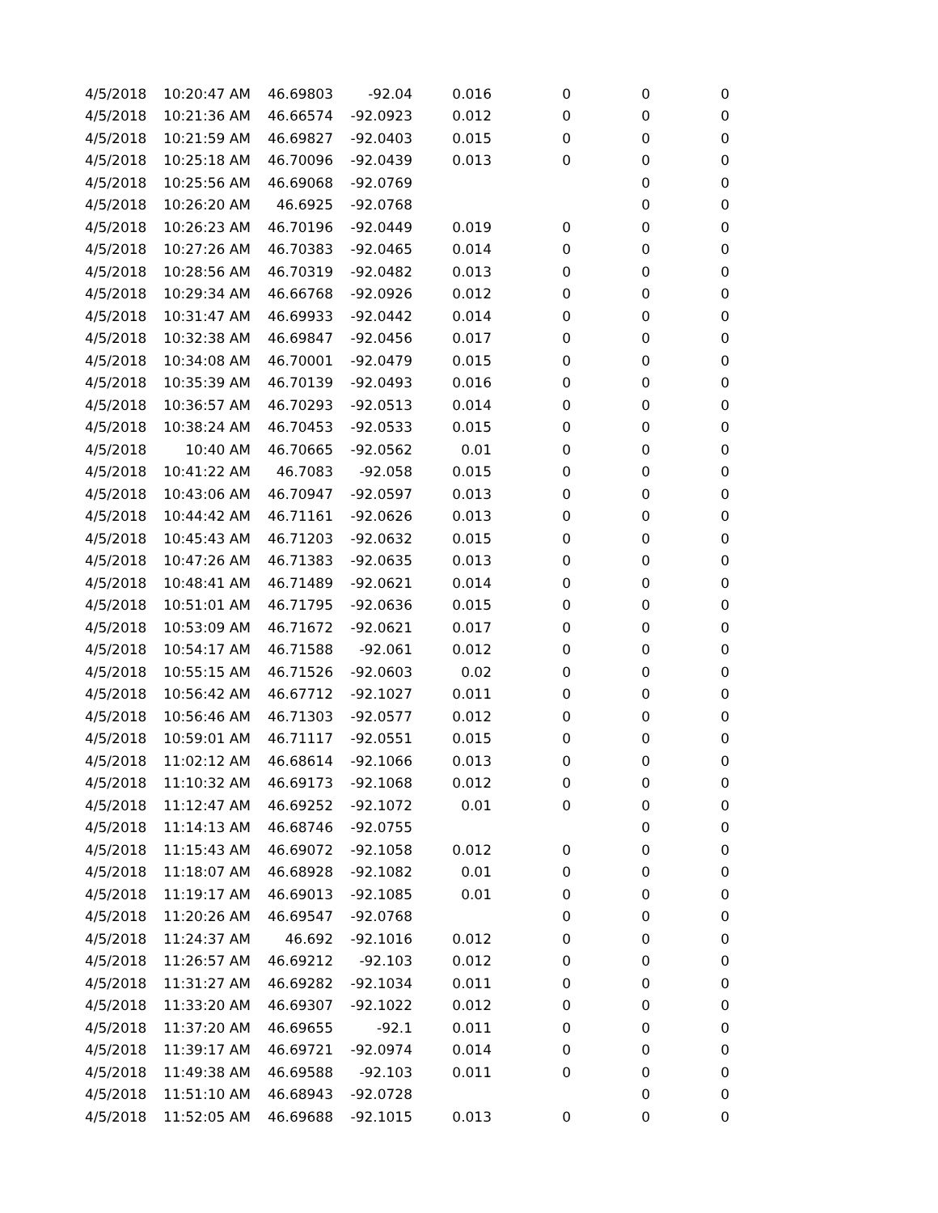| 4/5/2018 | 10:20:47 AM | 46.69803 | -92.04 | 0.016 | 0 | 0 | 0 |
| 4/5/2018 | 10:21:36 AM | 46.66574 | -92.0923 | 0.012 | 0 | 0 | 0 |
| 4/5/2018 | 10:21:59 AM | 46.69827 | -92.0403 | 0.015 | 0 | 0 | 0 |
| 4/5/2018 | 10:25:18 AM | 46.70096 | -92.0439 | 0.013 | 0 | 0 | 0 |
| 4/5/2018 | 10:25:56 AM | 46.69068 | -92.0769 | | | 0 | 0 |
| 4/5/2018 | 10:26:20 AM | 46.6925 | -92.0768 | | | 0 | 0 |
| 4/5/2018 | 10:26:23 AM | 46.70196 | -92.0449 | 0.019 | 0 | 0 | 0 |
| 4/5/2018 | 10:27:26 AM | 46.70383 | -92.0465 | 0.014 | 0 | 0 | 0 |
| 4/5/2018 | 10:28:56 AM | 46.70319 | -92.0482 | 0.013 | 0 | 0 | 0 |
| 4/5/2018 | 10:29:34 AM | 46.66768 | -92.0926 | 0.012 | 0 | 0 | 0 |
| 4/5/2018 | 10:31:47 AM | 46.69933 | -92.0442 | 0.014 | 0 | 0 | 0 |
| 4/5/2018 | 10:32:38 AM | 46.69847 | -92.0456 | 0.017 | 0 | 0 | 0 |
| 4/5/2018 | 10:34:08 AM | 46.70001 | -92.0479 | 0.015 | 0 | 0 | 0 |
| 4/5/2018 | 10:35:39 AM | 46.70139 | -92.0493 | 0.016 | 0 | 0 | 0 |
| 4/5/2018 | 10:36:57 AM | 46.70293 | -92.0513 | 0.014 | 0 | 0 | 0 |
| 4/5/2018 | 10:38:24 AM | 46.70453 | -92.0533 | 0.015 | 0 | 0 | 0 |
| 4/5/2018 | 10:40 AM | 46.70665 | -92.0562 | 0.01 | 0 | 0 | 0 |
| 4/5/2018 | 10:41:22 AM | 46.7083 | -92.058 | 0.015 | 0 | 0 | 0 |
| 4/5/2018 | 10:43:06 AM | 46.70947 | -92.0597 | 0.013 | 0 | 0 | 0 |
| 4/5/2018 | 10:44:42 AM | 46.71161 | -92.0626 | 0.013 | 0 | 0 | 0 |
| 4/5/2018 | 10:45:43 AM | 46.71203 | -92.0632 | 0.015 | 0 | 0 | 0 |
| 4/5/2018 | 10:47:26 AM | 46.71383 | -92.0635 | 0.013 | 0 | 0 | 0 |
| 4/5/2018 | 10:48:41 AM | 46.71489 | -92.0621 | 0.014 | 0 | 0 | 0 |
| 4/5/2018 | 10:51:01 AM | 46.71795 | -92.0636 | 0.015 | 0 | 0 | 0 |
| 4/5/2018 | 10:53:09 AM | 46.71672 | -92.0621 | 0.017 | 0 | 0 | 0 |
| 4/5/2018 | 10:54:17 AM | 46.71588 | -92.061 | 0.012 | 0 | 0 | 0 |
| 4/5/2018 | 10:55:15 AM | 46.71526 | -92.0603 | 0.02 | 0 | 0 | 0 |
| 4/5/2018 | 10:56:42 AM | 46.67712 | -92.1027 | 0.011 | 0 | 0 | 0 |
| 4/5/2018 | 10:56:46 AM | 46.71303 | -92.0577 | 0.012 | 0 | 0 | 0 |
| 4/5/2018 | 10:59:01 AM | 46.71117 | -92.0551 | 0.015 | 0 | 0 | 0 |
| 4/5/2018 | 11:02:12 AM | 46.68614 | -92.1066 | 0.013 | 0 | 0 | 0 |
| 4/5/2018 | 11:10:32 AM | 46.69173 | -92.1068 | 0.012 | 0 | 0 | 0 |
| 4/5/2018 | 11:12:47 AM | 46.69252 | -92.1072 | 0.01 | 0 | 0 | 0 |
| 4/5/2018 | 11:14:13 AM | 46.68746 | -92.0755 | | | 0 | 0 |
| 4/5/2018 | 11:15:43 AM | 46.69072 | -92.1058 | 0.012 | 0 | 0 | 0 |
| 4/5/2018 | 11:18:07 AM | 46.68928 | -92.1082 | 0.01 | 0 | 0 | 0 |
| 4/5/2018 | 11:19:17 AM | 46.69013 | -92.1085 | 0.01 | 0 | 0 | 0 |
| 4/5/2018 | 11:20:26 AM | 46.69547 | -92.0768 | | 0 | 0 | 0 |
| 4/5/2018 | 11:24:37 AM | 46.692 | -92.1016 | 0.012 | 0 | 0 | 0 |
| 4/5/2018 | 11:26:57 AM | 46.69212 | -92.103 | 0.012 | 0 | 0 | 0 |
| 4/5/2018 | 11:31:27 AM | 46.69282 | -92.1034 | 0.011 | 0 | 0 | 0 |
| 4/5/2018 | 11:33:20 AM | 46.69307 | -92.1022 | 0.012 | 0 | 0 | 0 |
| 4/5/2018 | 11:37:20 AM | 46.69655 | -92.1 | 0.011 | 0 | 0 | 0 |
| 4/5/2018 | 11:39:17 AM | 46.69721 | -92.0974 | 0.014 | 0 | 0 | 0 |
| 4/5/2018 | 11:49:38 AM | 46.69588 | -92.103 | 0.011 | 0 | 0 | 0 |
| 4/5/2018 | 11:51:10 AM | 46.68943 | -92.0728 | | | 0 | 0 |
| 4/5/2018 | 11:52:05 AM | 46.69688 | -92.1015 | 0.013 | 0 | 0 | 0 |